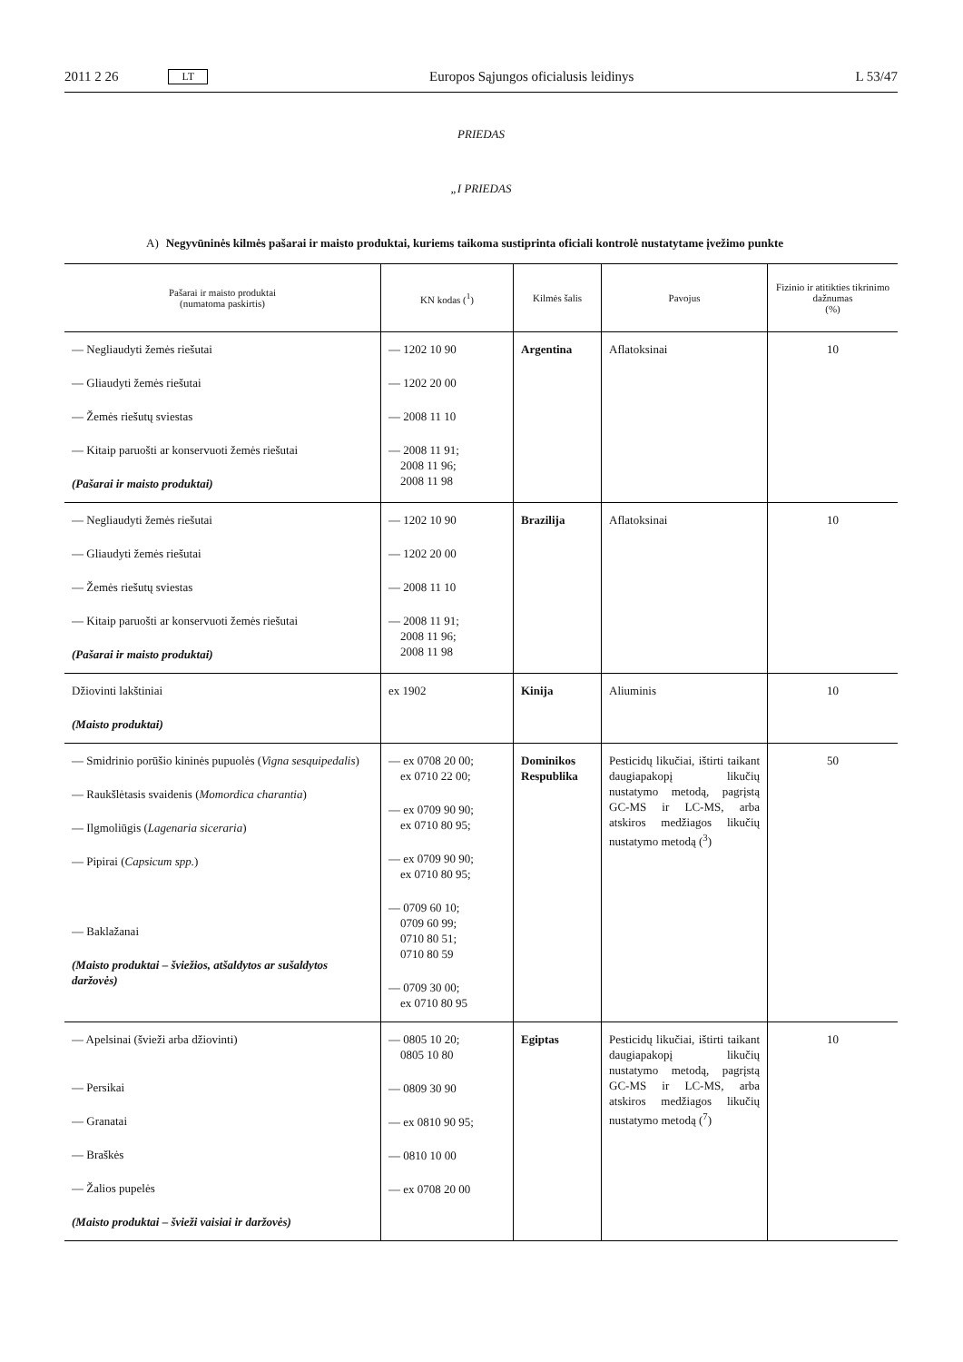2011 2 26 LT Europos Sąjungos oficialusis leidinys L 53/47
PRIEDAS
„I PRIEDAS
A) Negyvūninės kilmės pašarai ir maisto produktai, kuriems taikoma sustiprinta oficiali kontrolė nustatytame įvežimo punkte
| Pašarai ir maisto produktai (numatoma paskirtis) | KN kodas (<sup>1</sup>) | Kilmės šalis | Pavojus | Fizinio ir atitikties tikrinimo dažnumas (%) |
| --- | --- | --- | --- | --- |
| — Negliaudyti žemės riešutai — Gliaudyti žemės riešutai — Žemės riešutų sviestas — Kitaip paruošti ar konservuoti žemės riešutai (Pašarai ir maisto produktai) | — 1202 10 90 — 1202 20 00 — 2008 11 10 — 2008 11 91; 2008 11 96; 2008 11 98 | Argentina | Aflatoksinai | 10 |
| — Negliaudyti žemės riešutai — Gliaudyti žemės riešutai — Žemės riešutų sviestas — Kitaip paruošti ar konservuoti žemės riešutai (Pašarai ir maisto produktai) | — 1202 10 90 — 1202 20 00 — 2008 11 10 — 2008 11 91; 2008 11 96; 2008 11 98 | Brazilija | Aflatoksinai | 10 |
| Džiovinti lakštiniai (Maisto produktai) | ex 1902 | Kinija | Aliuminis | 10 |
| — Smidrinio porūšio kininės pupuolės ( Vigna sesquipedalis ) — Raukšlėtasis svaidenis ( Momordica charantia ) — Ilgmoliūgis ( Lagenaria siceraria ) — Pipirai ( Capsicum spp. ) — Baklažanai (Maisto produktai – šviežios, atšaldytos ar sušaldytos daržovės) | — ex 0708 20 00; ex 0710 22 00; — ex 0709 90 90; ex 0710 80 95; — ex 0709 90 90; ex 0710 80 95; — 0709 60 10; 0709 60 99; 0710 80 51; 0710 80 59 — 0709 30 00; ex 0710 80 95 | Dominikos Respublika | Pesticidų likučiai, ištirti taikant daugiapakopį likučių nustatymo metodą, pagrįstą GC-MS ir LC-MS, arba atskiros medžiagos likučių nustatymo metodą (<sup>3</sup>) | 50 |
| — Apelsinai (švieži arba džiovinti) — Persikai — Granatai — Braškės — Žalios pupelės (Maisto produktai – švieži vaisiai ir daržovės) | — 0805 10 20; 0805 10 80 — 0809 30 90 — ex 0810 90 95; — 0810 10 00 — ex 0708 20 00 | Egiptas | Pesticidų likučiai, ištirti taikant daugiapakopį likučių nustatymo metodą, pagrįstą GC-MS ir LC-MS, arba atskiros medžiagos likučių nustatymo metodą (<sup>7</sup>) | 10 |